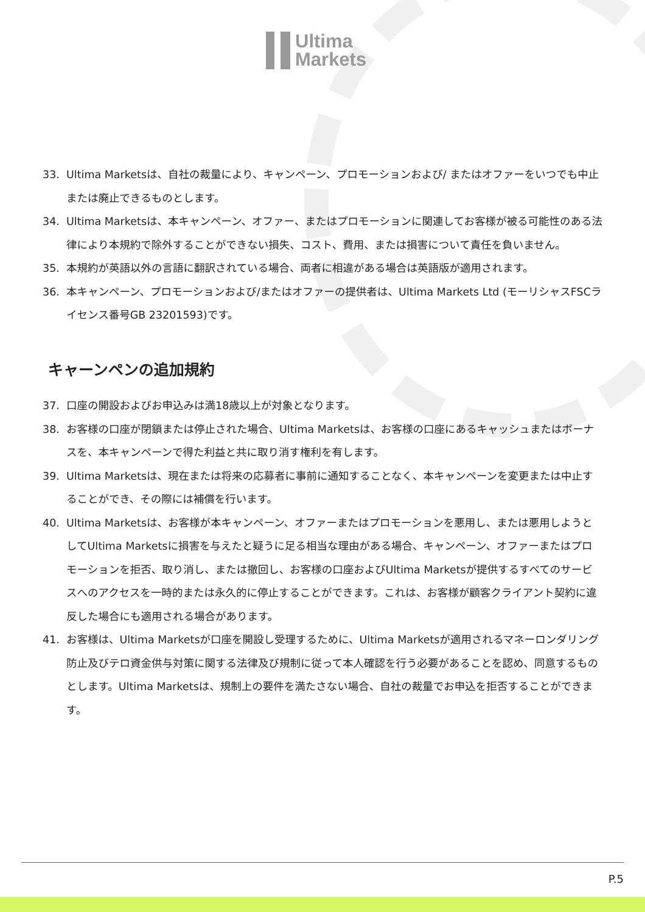Ultima
Markets
33. Ultima Marketsは、自社の裁量により、キャンペーン、プロモーションおよび/ またはオファーをいつでも中止または廃止できるものとします。
34. Ultima Marketsは、本キャンペーン、オファー、またはプロモーションに関連してお客様が被る可能性のある法律により本規約で除外することができない損失、コスト、費用、または損害について責任を負いません。
35. 本規約が英語以外の言語に翻訳されている場合、両者に相違がある場合は英語版が適用されます。
36. 本キャンペーン、プロモーションおよび/またはオファーの提供者は、Ultima Markets Ltd (モーリシャスFSCライセンス番号GB 23201593)です。
キャーンペンの追加規約
37. 口座の開設およびお申込みは満18歳以上が対象となります。
38. お客様の口座が閉鎖または停止された場合、Ultima Marketsは、お客様の口座にあるキャッシュまたはボーナスを、本キャンペーンで得た利益と共に取り消す権利を有します。
39. Ultima Marketsは、現在または将来の応募者に事前に通知することなく、本キャンペーンを変更または中止することができ、その際には補償を行います。
40. Ultima Marketsは、お客様が本キャンペーン、オファーまたはプロモーションを悪用し、または悪用しようとしてUltima Marketsに損害を与えたと疑うに足る相当な理由がある場合、キャンペーン、オファーまたはプロモーションを拒否、取り消し、または撤回し、お客様の口座およびUltima Marketsが提供するすべてのサービスへのアクセスを一時的または永久的に停止することができます。これは、お客様が顧客クライアント契約に違反した場合にも適用される場合があります。
41. お客様は、Ultima Marketsが口座を開設し受理するために、Ultima Marketsが適用されるマネーロンダリング防止及びテロ資金供与対策に関する法律及び規制に従って本人確認を行う必要があることを認め、同意するものとします。Ultima Marketsは、規制上の要件を満たさない場合、自社の裁量でお申込を拒否することができます。
P.5